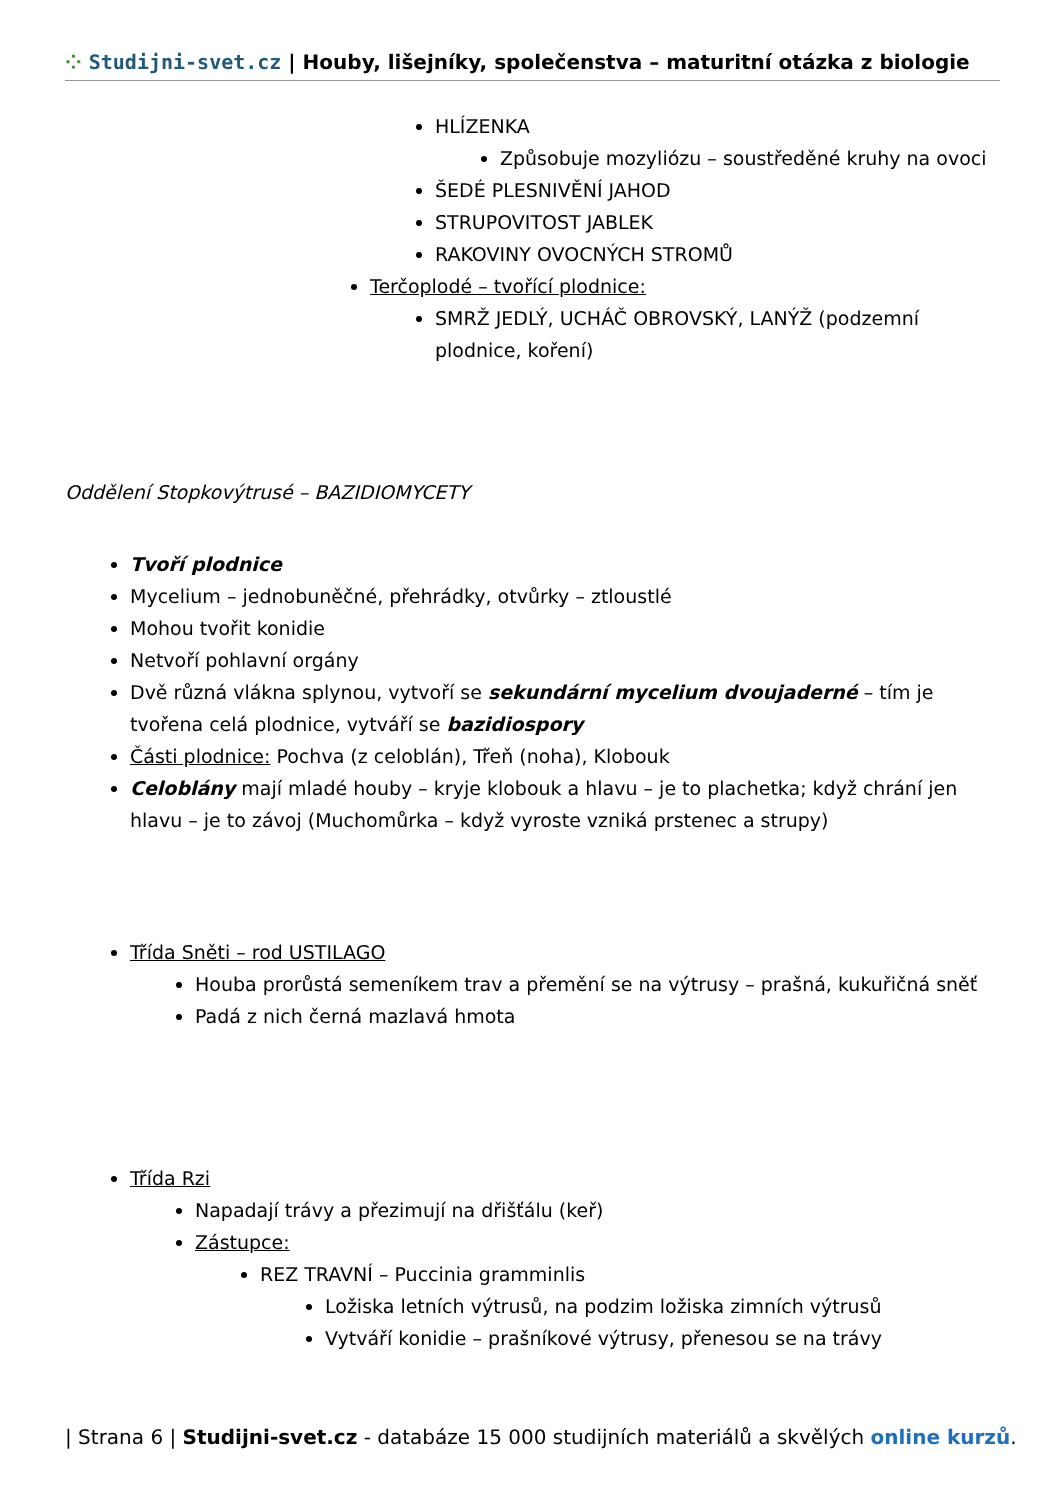⁘ Studijni-svet.cz | Houby, lišejníky, společenstva – maturitní otázka z biologie
HLÍZENKA
Způsobuje mozyliózu – soustředěné kruhy na ovoci
ŠEDÉ PLESNIVĚNÍ JAHOD
STRUPOVITOST JABLEK
RAKOVINY OVOCNÝCH STROMŮ
Terčoplodé – tvořící plodnice:
SMRŽ JEDLÝ, UCHÁČ OBROVSKÝ, LANÝŽ (podzemní plodnice, koření)
Oddělení Stopkovýtrusé – BAZIDIOMYCETY
Tvoří plodnice
Mycelium – jednobuněčné, přehrádky, otvůrky – ztloustlé
Mohou tvořit konidie
Netvoří pohlavní orgány
Dvě různá vlákna splynou, vytvoří se sekundární mycelium dvoujaderné – tím je tvořena celá plodnice, vytváří se bazidiospory
Části plodnice: Pochva (z celoblán), Třeň (noha), Klobouk
Celoblány mají mladé houby – kryje klobouk a hlavu – je to plachetka; když chrání jen hlavu – je to závoj (Muchomůrka – když vyroste vzniká prstenec a strupy)
Třída Sněti – rod USTILAGO
Houba prorůstá semeníkem trav a přemění se na výtrusy – prašná, kukuřičná sněť
Padá z nich černá mazlavá hmota
Třída Rzi
Napadají trávy a přezimují na dřišťálu (keř)
Zástupce:
REZ TRAVNÍ – Puccinia gramminlis
Ložiska letních výtrusů, na podzim ložiska zimních výtrusů
Vytváří konidie – prašníkové výtrusy, přenesou se na trávy
| Strana 6 | Studijni-svet.cz - databáze 15 000 studijních materiálů a skvělých online kurzů.